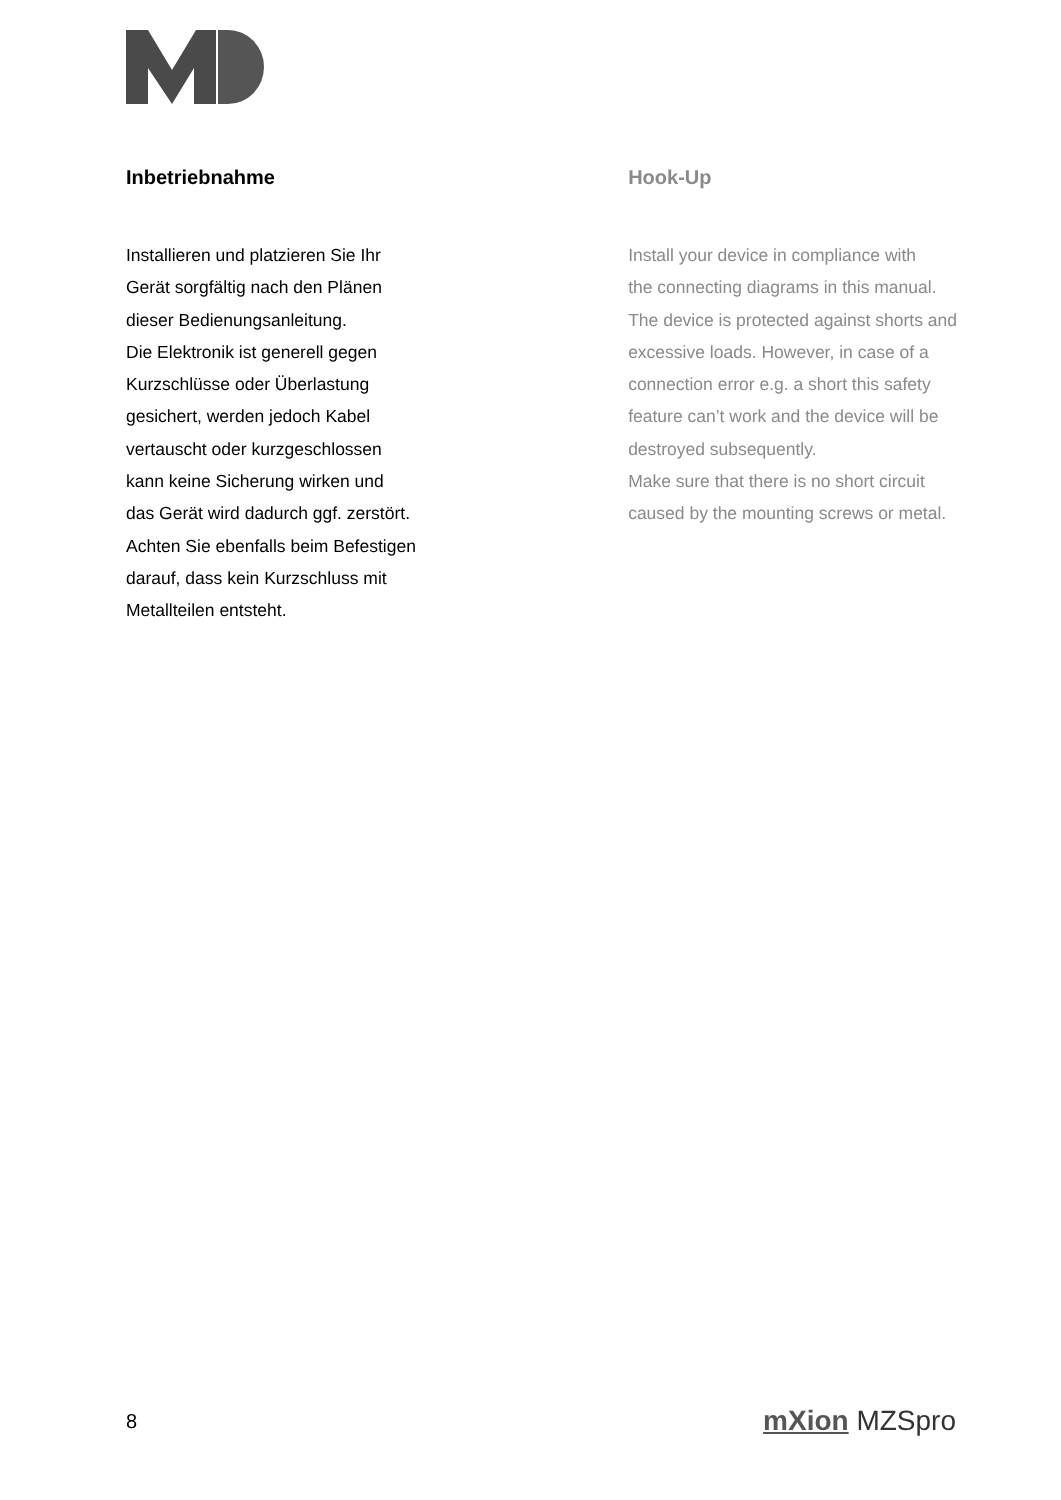Inbetriebnahme
Installieren und platzieren Sie Ihr
Gerät sorgfältig nach den Plänen
dieser Bedienungsanleitung.
Die Elektronik ist generell gegen
Kurzschlüsse oder Überlastung
gesichert, werden jedoch Kabel
vertauscht oder kurzgeschlossen
kann keine Sicherung wirken und
das Gerät wird dadurch ggf. zerstört.
Achten Sie ebenfalls beim Befestigen
darauf, dass kein Kurzschluss mit
Metallteilen entsteht.
Hook-Up
Install your device in compliance with
the connecting diagrams in this manual.
The device is protected against shorts and
excessive loads. However, in case of a
connection error e.g. a short this safety
feature can’t work and the device will be
destroyed subsequently.
Make sure that there is no short circuit
caused by the mounting screws or metal.
8 mXion MZSpro